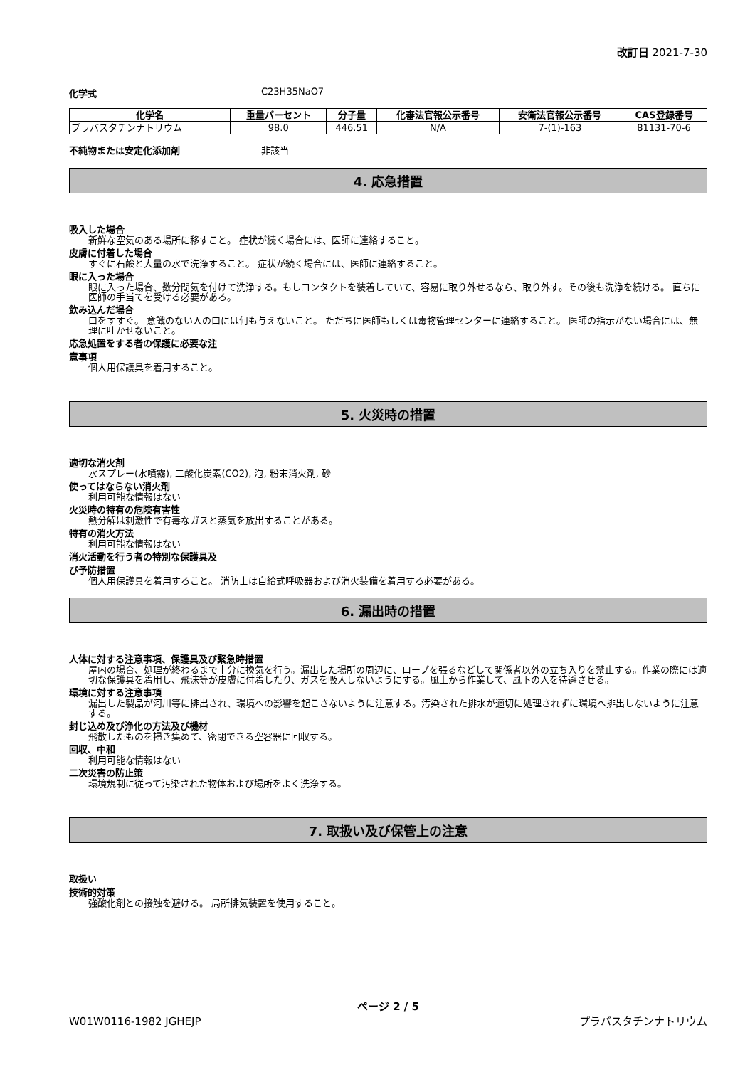改訂日 2021-7-30
化学式 C23H35NaO7
| 化学名 | 重量パーセント | 分子量 | 化審法官報公示番号 | 安衛法官報公示番号 | CAS登録番号 |
| --- | --- | --- | --- | --- | --- |
| プラバスタチンナトリウム | 98.0 | 446.51 | N/A | 7-(1)-163 | 81131-70-6 |
不純物または安定化添加剤 非該当
4. 応急措置
吸入した場合
新鮮な空気のある場所に移すこと。 症状が続く場合には、医師に連絡すること。
皮膚に付着した場合
すぐに石鹸と大量の水で洗浄すること。 症状が続く場合には、医師に連絡すること。
眼に入った場合
眼に入った場合、数分間気を付けて洗浄する。もしコンタクトを装着していて、容易に取り外せるなら、取り外す。その後も洗浄を続ける。 直ちに医師の手当てを受ける必要がある。
飲み込んだ場合
口をすすぐ。 意識のない人の口には何も与えないこと。 ただちに医師もしくは毒物管理センターに連絡すること。 医師の指示がない場合には、無理に吐かせないこと。
応急処置をする者の保護に必要な注
意事項
個人用保護具を着用すること。
5. 火災時の措置
適切な消火剤
水スプレー(水噴霧), 二酸化炭素(CO2), 泡, 粉末消火剤, 砂
使ってはならない消火剤
利用可能な情報はない
火災時の特有の危険有害性
熱分解は刺激性で有毒なガスと蒸気を放出することがある。
特有の消火方法
利用可能な情報はない
消火活動を行う者の特別な保護具及
び予防措置
個人用保護具を着用すること。 消防士は自給式呼吸器および消火装備を着用する必要がある。
6. 漏出時の措置
人体に対する注意事項、保護具及び緊急時措置
屋内の場合、処理が終わるまで十分に換気を行う。漏出した場所の周辺に、ロープを張るなどして関係者以外の立ち入りを禁止する。作業の際には適切な保護具を着用し、飛沫等が皮膚に付着したり、ガスを吸入しないようにする。風上から作業して、風下の人を待避させる。
環境に対する注意事項
漏出した製品が河川等に排出され、環境への影響を起こさないように注意する。汚染された排水が適切に処理されずに環境へ排出しないように注意する。
封じ込め及び浄化の方法及び機材
飛散したものを掃き集めて、密閉できる空容器に回収する。
回収、中和
利用可能な情報はない
二次災害の防止策
環境規制に従って汚染された物体および場所をよく洗浄する。
7. 取扱い及び保管上の注意
取扱い
技術的対策
強酸化剤との接触を避ける。 局所排気装置を使用すること。
ページ 2 / 5
W01W0116-1982 JGHEJP プラバスタチンナトリウム